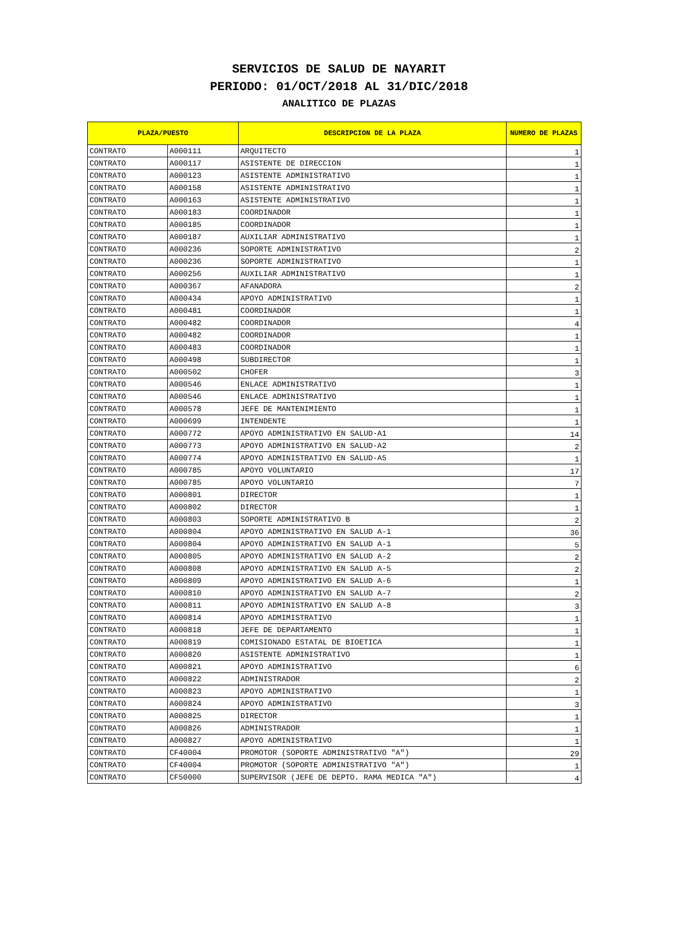SERVICIOS DE SALUD DE NAYARIT
PERIODO: 01/OCT/2018 AL 31/DIC/2018
ANALITICO DE PLAZAS
| PLAZA/PUESTO | | DESCRIPCION DE LA PLAZA | NUMERO DE PLAZAS |
| --- | --- | --- | --- |
| CONTRATO | A000111 | ARQUITECTO | 1 |
| CONTRATO | A000117 | ASISTENTE DE DIRECCION | 1 |
| CONTRATO | A000123 | ASISTENTE ADMINISTRATIVO | 1 |
| CONTRATO | A000158 | ASISTENTE ADMINISTRATIVO | 1 |
| CONTRATO | A000163 | ASISTENTE ADMINISTRATIVO | 1 |
| CONTRATO | A000183 | COORDINADOR | 1 |
| CONTRATO | A000185 | COORDINADOR | 1 |
| CONTRATO | A000187 | AUXILIAR ADMINISTRATIVO | 1 |
| CONTRATO | A000236 | SOPORTE ADMINISTRATIVO | 2 |
| CONTRATO | A000236 | SOPORTE ADMINISTRATIVO | 1 |
| CONTRATO | A000256 | AUXILIAR ADMINISTRATIVO | 1 |
| CONTRATO | A000367 | AFANADORA | 2 |
| CONTRATO | A000434 | APOYO ADMINISTRATIVO | 1 |
| CONTRATO | A000481 | COORDINADOR | 1 |
| CONTRATO | A000482 | COORDINADOR | 4 |
| CONTRATO | A000482 | COORDINADOR | 1 |
| CONTRATO | A000483 | COORDINADOR | 1 |
| CONTRATO | A000498 | SUBDIRECTOR | 1 |
| CONTRATO | A000502 | CHOFER | 3 |
| CONTRATO | A000546 | ENLACE ADMINISTRATIVO | 1 |
| CONTRATO | A000546 | ENLACE ADMINISTRATIVO | 1 |
| CONTRATO | A000578 | JEFE DE MANTENIMIENTO | 1 |
| CONTRATO | A000699 | INTENDENTE | 1 |
| CONTRATO | A000772 | APOYO ADMINISTRATIVO EN SALUD-A1 | 14 |
| CONTRATO | A000773 | APOYO ADMINISTRATIVO EN SALUD-A2 | 2 |
| CONTRATO | A000774 | APOYO ADMINISTRATIVO EN SALUD-A5 | 1 |
| CONTRATO | A000785 | APOYO VOLUNTARIO | 17 |
| CONTRATO | A000785 | APOYO VOLUNTARIO | 7 |
| CONTRATO | A000801 | DIRECTOR | 1 |
| CONTRATO | A000802 | DIRECTOR | 1 |
| CONTRATO | A000803 | SOPORTE ADMINISTRATIVO B | 2 |
| CONTRATO | A000804 | APOYO ADMINISTRATIVO EN SALUD A-1 | 36 |
| CONTRATO | A000804 | APOYO ADMINISTRATIVO EN SALUD A-1 | 5 |
| CONTRATO | A000805 | APOYO ADMINISTRATIVO EN SALUD A-2 | 2 |
| CONTRATO | A000808 | APOYO ADMINISTRATIVO EN SALUD A-5 | 2 |
| CONTRATO | A000809 | APOYO ADMINISTRATIVO EN SALUD A-6 | 1 |
| CONTRATO | A000810 | APOYO ADMINISTRATIVO EN SALUD A-7 | 2 |
| CONTRATO | A000811 | APOYO ADMINISTRATIVO EN SALUD A-8 | 3 |
| CONTRATO | A000814 | APOYO ADMIMISTRATIVO | 1 |
| CONTRATO | A000818 | JEFE DE DEPARTAMENTO | 1 |
| CONTRATO | A000819 | COMISIONADO ESTATAL DE BIOETICA | 1 |
| CONTRATO | A000820 | ASISTENTE ADMINISTRATIVO | 1 |
| CONTRATO | A000821 | APOYO ADMINISTRATIVO | 6 |
| CONTRATO | A000822 | ADMINISTRADOR | 2 |
| CONTRATO | A000823 | APOYO ADMINISTRATIVO | 1 |
| CONTRATO | A000824 | APOYO ADMINISTRATIVO | 3 |
| CONTRATO | A000825 | DIRECTOR | 1 |
| CONTRATO | A000826 | ADMINISTRADOR | 1 |
| CONTRATO | A000827 | APOYO ADMINISTRATIVO | 1 |
| CONTRATO | CF40004 | PROMOTOR (SOPORTE ADMINISTRATIVO "A") | 29 |
| CONTRATO | CF40004 | PROMOTOR (SOPORTE ADMINISTRATIVO "A") | 1 |
| CONTRATO | CF50000 | SUPERVISOR (JEFE DE DEPTO. RAMA MEDICA "A") | 4 |